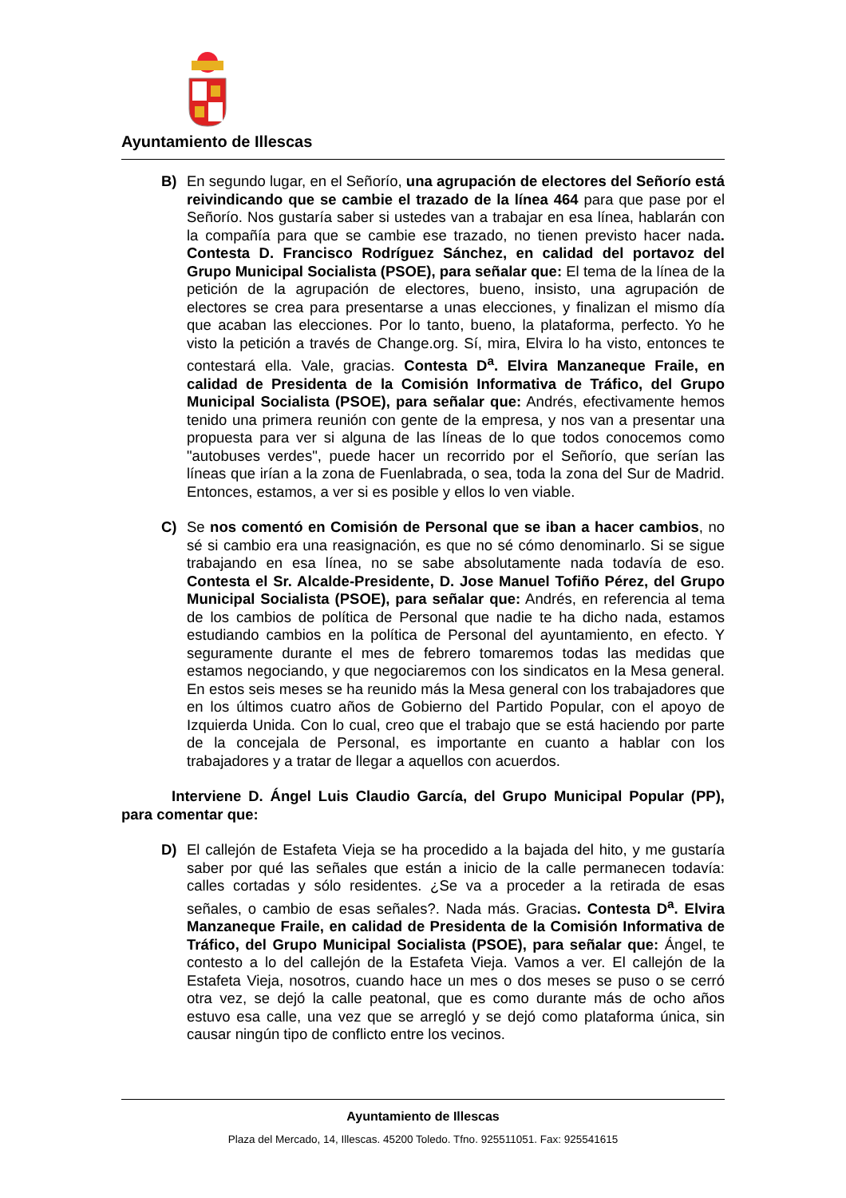Ayuntamiento de Illescas
B) En segundo lugar, en el Señorío, una agrupación de electores del Señorío está reivindicando que se cambie el trazado de la línea 464 para que pase por el Señorío. Nos gustaría saber si ustedes van a trabajar en esa línea, hablarán con la compañía para que se cambie ese trazado, no tienen previsto hacer nada. Contesta D. Francisco Rodríguez Sánchez, en calidad del portavoz del Grupo Municipal Socialista (PSOE), para señalar que: El tema de la línea de la petición de la agrupación de electores, bueno, insisto, una agrupación de electores se crea para presentarse a unas elecciones, y finalizan el mismo día que acaban las elecciones. Por lo tanto, bueno, la plataforma, perfecto. Yo he visto la petición a través de Change.org. Sí, mira, Elvira lo ha visto, entonces te contestará ella. Vale, gracias. Contesta D<sup>a</sup>. Elvira Manzaneque Fraile, en calidad de Presidenta de la Comisión Informativa de Tráfico, del Grupo Municipal Socialista (PSOE), para señalar que: Andrés, efectivamente hemos tenido una primera reunión con gente de la empresa, y nos van a presentar una propuesta para ver si alguna de las líneas de lo que todos conocemos como "autobuses verdes", puede hacer un recorrido por el Señorío, que serían las líneas que irían a la zona de Fuenlabrada, o sea, toda la zona del Sur de Madrid. Entonces, estamos, a ver si es posible y ellos lo ven viable.
C) Se nos comentó en Comisión de Personal que se iban a hacer cambios, no sé si cambio era una reasignación, es que no sé cómo denominarlo. Si se sigue trabajando en esa línea, no se sabe absolutamente nada todavía de eso. Contesta el Sr. Alcalde-Presidente, D. Jose Manuel Tofiño Pérez, del Grupo Municipal Socialista (PSOE), para señalar que: Andrés, en referencia al tema de los cambios de política de Personal que nadie te ha dicho nada, estamos estudiando cambios en la política de Personal del ayuntamiento, en efecto. Y seguramente durante el mes de febrero tomaremos todas las medidas que estamos negociando, y que negociaremos con los sindicatos en la Mesa general. En estos seis meses se ha reunido más la Mesa general con los trabajadores que en los últimos cuatro años de Gobierno del Partido Popular, con el apoyo de Izquierda Unida. Con lo cual, creo que el trabajo que se está haciendo por parte de la concejala de Personal, es importante en cuanto a hablar con los trabajadores y a tratar de llegar a aquellos con acuerdos.
Interviene D. Ángel Luis Claudio García, del Grupo Municipal Popular (PP), para comentar que:
D) El callejón de Estafeta Vieja se ha procedido a la bajada del hito, y me gustaría saber por qué las señales que están a inicio de la calle permanecen todavía: calles cortadas y sólo residentes. ¿Se va a proceder a la retirada de esas señales, o cambio de esas señales?. Nada más. Gracias. Contesta D<sup>a</sup>. Elvira Manzaneque Fraile, en calidad de Presidenta de la Comisión Informativa de Tráfico, del Grupo Municipal Socialista (PSOE), para señalar que: Ángel, te contesto a lo del callejón de la Estafeta Vieja. Vamos a ver. El callejón de la Estafeta Vieja, nosotros, cuando hace un mes o dos meses se puso o se cerró otra vez, se dejó la calle peatonal, que es como durante más de ocho años estuvo esa calle, una vez que se arregló y se dejó como plataforma única, sin causar ningún tipo de conflicto entre los vecinos.
Ayuntamiento de Illescas
Plaza del Mercado, 14, Illescas. 45200 Toledo. Tfno. 925511051. Fax: 925541615